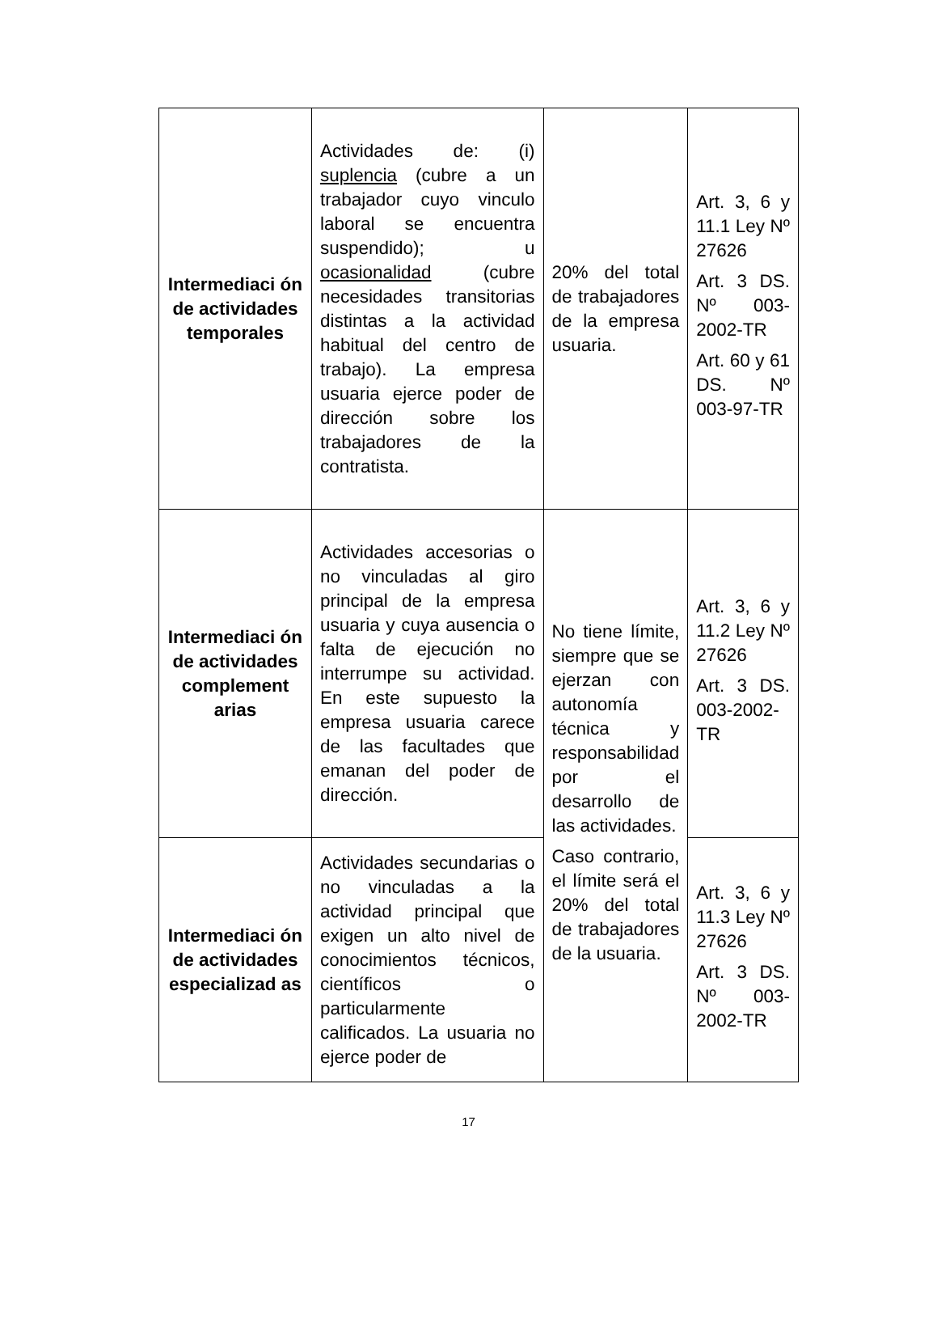| Intermediaci ón de actividades temporales | Actividades de: (i) suplencia (cubre a un trabajador cuyo vinculo laboral se encuentra suspendido); u ocasionalidad (cubre necesidades transitorias distintas a la actividad habitual del centro de trabajo). La empresa usuaria ejerce poder de dirección sobre los trabajadores de la contratista. | 20% del total de trabajadores de la empresa usuaria. | Art. 3, 6 y 11.1 Ley Nº 27626 Art. 3 DS. Nº 003-2002-TR Art. 60 y 61 DS. Nº 003-97-TR |
| Intermediaci ón de actividades complement arias | Actividades accesorias o no vinculadas al giro principal de la empresa usuaria y cuya ausencia o falta de ejecución no interrumpe su actividad. En este supuesto la empresa usuaria carece de las facultades que emanan del poder de dirección. | No tiene límite, siempre que se ejerzan con autonomía técnica y responsabilidad por el desarrollo de las actividades. Caso contrario, el límite será el 20% del total de trabajadores de la usuaria. | Art. 3, 6 y 11.2 Ley Nº 27626 Art. 3 DS. 003-2002-TR |
| Intermediaci ón de actividades especializad as | Actividades secundarias o no vinculadas a la actividad principal que exigen un alto nivel de conocimientos técnicos, científicos o particularmente calificados. La usuaria no ejerce poder de | | Art. 3, 6 y 11.3 Ley Nº 27626 Art. 3 DS. Nº 003-2002-TR |
17